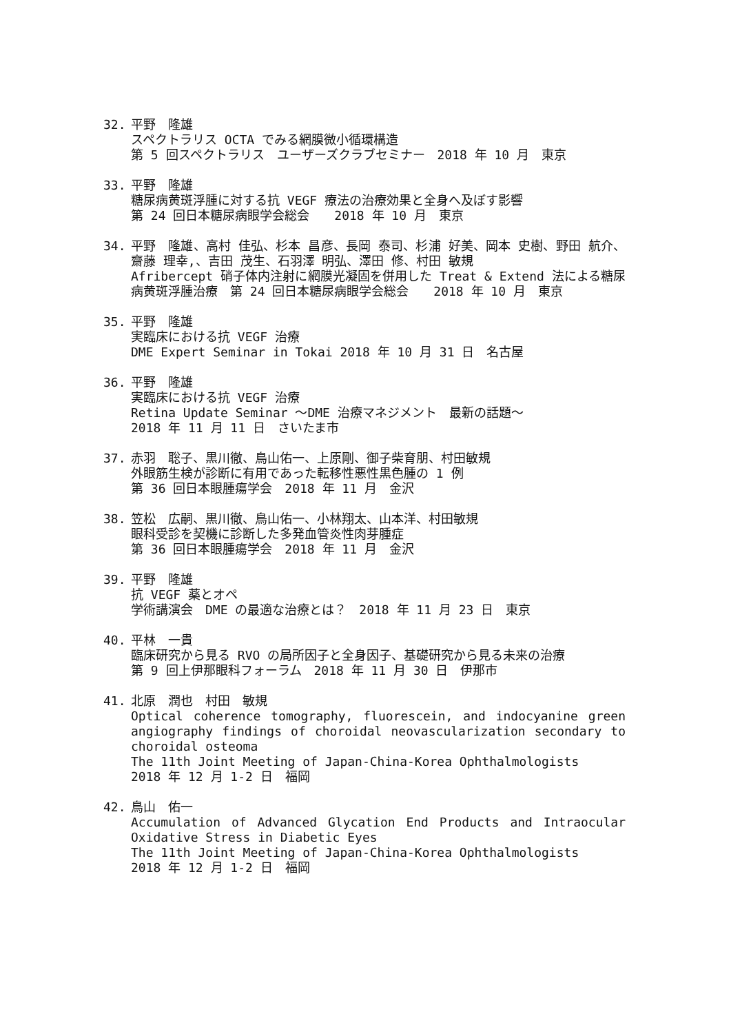32. 平野　隆雄
スペクトラリス OCTA でみる網膜微小循環構造
第 5 回スペクトラリス　ユーザーズクラブセミナー　2018 年 10 月　東京
33. 平野　隆雄
糖尿病黄斑浮腫に対する抗 VEGF 療法の治療効果と全身へ及ぼす影響
第 24 回日本糖尿病眼学会総会　　2018 年 10 月　東京
34. 平野　隆雄、高村 佳弘、杉本 昌彦、長岡 泰司、杉浦 好美、岡本 史樹、野田 航介、齋藤 理幸,、吉田 茂生、石羽澤 明弘、澤田 修、村田 敏規
Afribercept 硝子体内注射に網膜光凝固を併用した Treat & Extend 法による糖尿病黄斑浮腫治療　第 24 回日本糖尿病眼学会総会　　2018 年 10 月　東京
35. 平野　隆雄
実臨床における抗 VEGF 治療
DME Expert Seminar in Tokai 2018 年 10 月 31 日　名古屋
36. 平野　隆雄
実臨床における抗 VEGF 治療
Retina Update Seminar 〜DME 治療マネジメント　最新の話題〜
2018 年 11 月 11 日　さいたま市
37. 赤羽　聡子、黒川徹、鳥山佑一、上原剛、御子柴育朋、村田敏規
外眼筋生検が診断に有用であった転移性悪性黒色腫の 1 例
第 36 回日本眼腫瘍学会　2018 年 11 月　金沢
38. 笠松　広嗣、黒川徹、鳥山佑一、小林翔太、山本洋、村田敏規
眼科受診を契機に診断した多発血管炎性肉芽腫症
第 36 回日本眼腫瘍学会　2018 年 11 月　金沢
39. 平野　隆雄
抗 VEGF 薬とオペ
学術講演会　DME の最適な治療とは？　2018 年 11 月 23 日　東京
40. 平林　一貴
臨床研究から見る RVO の局所因子と全身因子、基礎研究から見る未来の治療
第 9 回上伊那眼科フォーラム　2018 年 11 月 30 日　伊那市
41. 北原　潤也　村田　敏規
Optical coherence tomography, fluorescein, and indocyanine green angiography findings of choroidal neovascularization secondary to choroidal osteoma
The 11th Joint Meeting of Japan-China-Korea Ophthalmologists
2018 年 12 月 1-2 日　福岡
42. 鳥山　佑一
Accumulation of Advanced Glycation End Products and Intraocular Oxidative Stress in Diabetic Eyes
The 11th Joint Meeting of Japan-China-Korea Ophthalmologists
2018 年 12 月 1-2 日　福岡